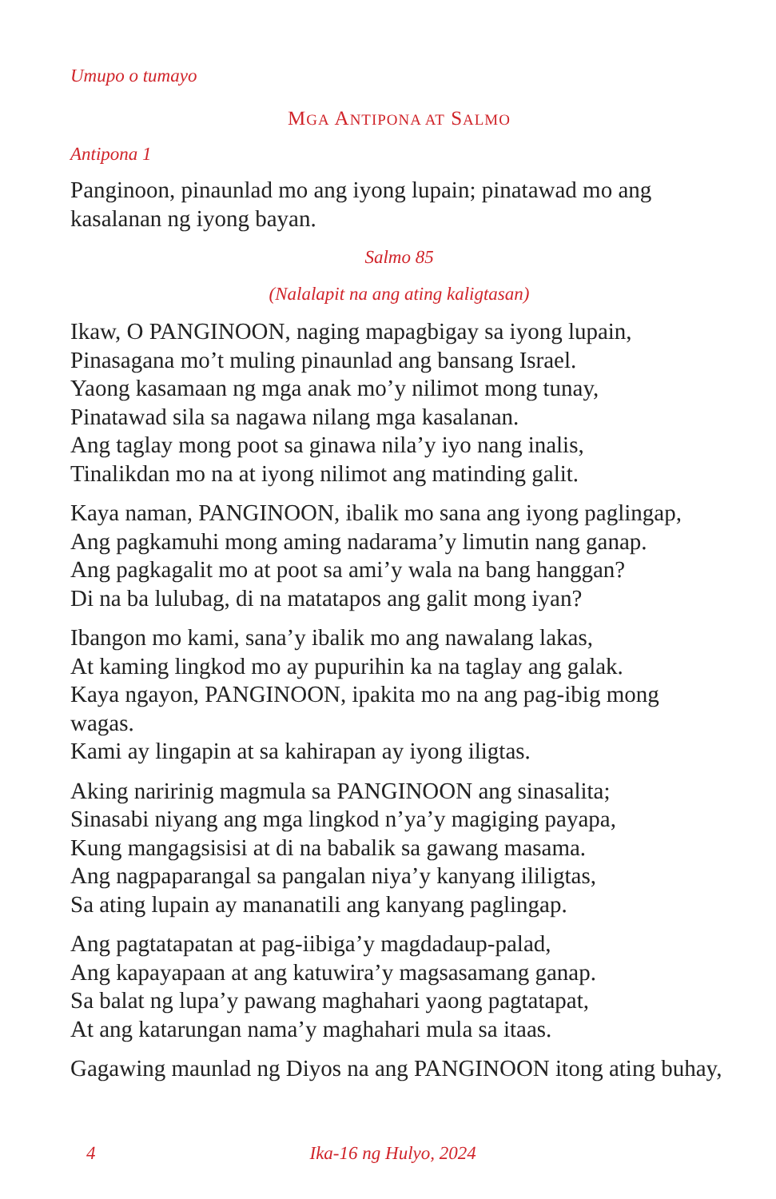Umupo o tumayo
MGA ANTIPONA AT SALMO
Antipona 1
Panginoon, pinaunlad mo ang iyong lupain; pinatawad mo ang kasalanan ng iyong bayan.
Salmo 85
(Nalalapit na ang ating kaligtasan)
Ikaw, O PANGINOON, naging mapagbigay sa iyong lupain,
Pinasagana mo’t muling pinaunlad ang bansang Israel.
Yaong kasamaan ng mga anak mo’y nilimot mong tunay,
Pinatawad sila sa nagawa nilang mga kasalanan.
Ang taglay mong poot sa ginawa nila’y iyo nang inalis,
Tinalikdan mo na at iyong nilimot ang matinding galit.
Kaya naman, PANGINOON, ibalik mo sana ang iyong paglingap,
Ang pagkamuhi mong aming nadarama’y limutin nang ganap.
Ang pagkagalit mo at poot sa ami’y wala na bang hanggan?
Di na ba lulubag, di na matatapos ang galit mong iyan?
Ibangon mo kami, sana’y ibalik mo ang nawalang lakas,
At kaming lingkod mo ay pupurihin ka na taglay ang galak.
Kaya ngayon, PANGINOON, ipakita mo na ang pag-ibig mong wagas.
Kami ay lingapin at sa kahirapan ay iyong iligtas.
Aking naririnig magmula sa PANGINOON ang sinasalita;
Sinasabi niyang ang mga lingkod n’ya’y magiging payapa,
Kung mangagsisisi at di na babalik sa gawang masama.
Ang nagpaparangal sa pangalan niya’y kanyang ililigtas,
Sa ating lupain ay mananatili ang kanyang paglingap.
Ang pagtatapatan at pag-iibiga’y magdadaup-palad,
Ang kapayapaan at ang katuwira’y magsasamang ganap.
Sa balat ng lupa’y pawang maghahari yaong pagtatapat,
At ang katarungan nama’y maghahari mula sa itaas.
Gagawing maunlad ng Diyos na ang PANGINOON itong ating buhay,
4 Ika-16 ng Hulyo, 2024